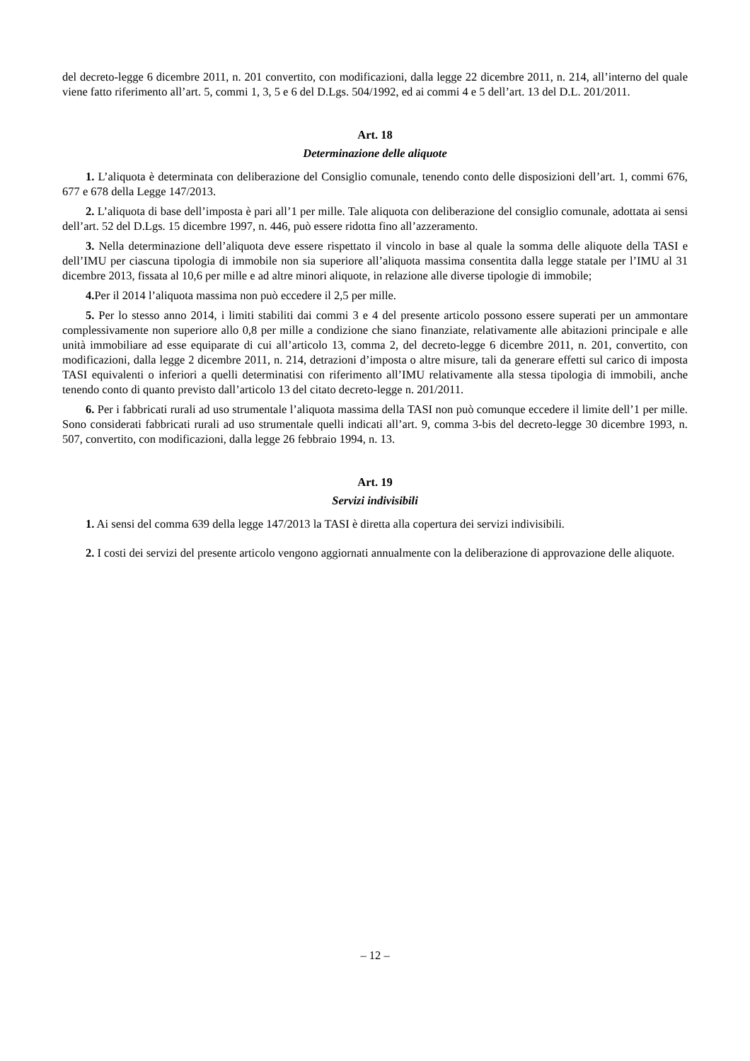del decreto-legge 6 dicembre 2011, n. 201 convertito, con modificazioni, dalla legge 22 dicembre 2011, n. 214, all’interno del quale viene fatto riferimento all’art. 5, commi 1, 3, 5 e 6 del D.Lgs. 504/1992, ed ai commi 4 e 5 dell’art. 13 del D.L. 201/2011.
Art. 18
Determinazione delle aliquote
1. L’aliquota è determinata con deliberazione del Consiglio comunale, tenendo conto delle disposizioni dell’art. 1, commi 676, 677 e 678 della Legge 147/2013.
2. L’aliquota di base dell’imposta è pari all’1 per mille. Tale aliquota con deliberazione del consiglio comunale, adottata ai sensi dell’art. 52 del D.Lgs. 15 dicembre 1997, n. 446, può essere ridotta fino all’azzeramento.
3. Nella determinazione dell’aliquota deve essere rispettato il vincolo in base al quale la somma delle aliquote della TASI e dell’IMU per ciascuna tipologia di immobile non sia superiore all’aliquota massima consentita dalla legge statale per l’IMU al 31 dicembre 2013, fissata al 10,6 per mille e ad altre minori aliquote, in relazione alle diverse tipologie di immobile;
4. Per il 2014 l’aliquota massima non può eccedere il 2,5 per mille.
5. Per lo stesso anno 2014, i limiti stabiliti dai commi 3 e 4 del presente articolo possono essere superati per un ammontare complessivamente non superiore allo 0,8 per mille a condizione che siano finanziate, relativamente alle abitazioni principale e alle unità immobiliare ad esse equiparate di cui all’articolo 13, comma 2, del decreto-legge 6 dicembre 2011, n. 201, convertito, con modificazioni, dalla legge 2 dicembre 2011, n. 214, detrazioni d’imposta o altre misure, tali da generare effetti sul carico di imposta TASI equivalenti o inferiori a quelli determinatisi con riferimento all’IMU relativamente alla stessa tipologia di immobili, anche tenendo conto di quanto previsto dall’articolo 13 del citato decreto-legge n. 201/2011.
6. Per i fabbricati rurali ad uso strumentale l’aliquota massima della TASI non può comunque eccedere il limite dell’1 per mille. Sono considerati fabbricati rurali ad uso strumentale quelli indicati all’art. 9, comma 3-bis del decreto-legge 30 dicembre 1993, n. 507, convertito, con modificazioni, dalla legge 26 febbraio 1994, n. 13.
Art. 19
Servizi indivisibili
1. Ai sensi del comma 639 della legge 147/2013 la TASI è diretta alla copertura dei servizi indivisibili.
2. I costi dei servizi del presente articolo vengono aggiornati annualmente con la deliberazione di approvazione delle aliquote.
– 12 –